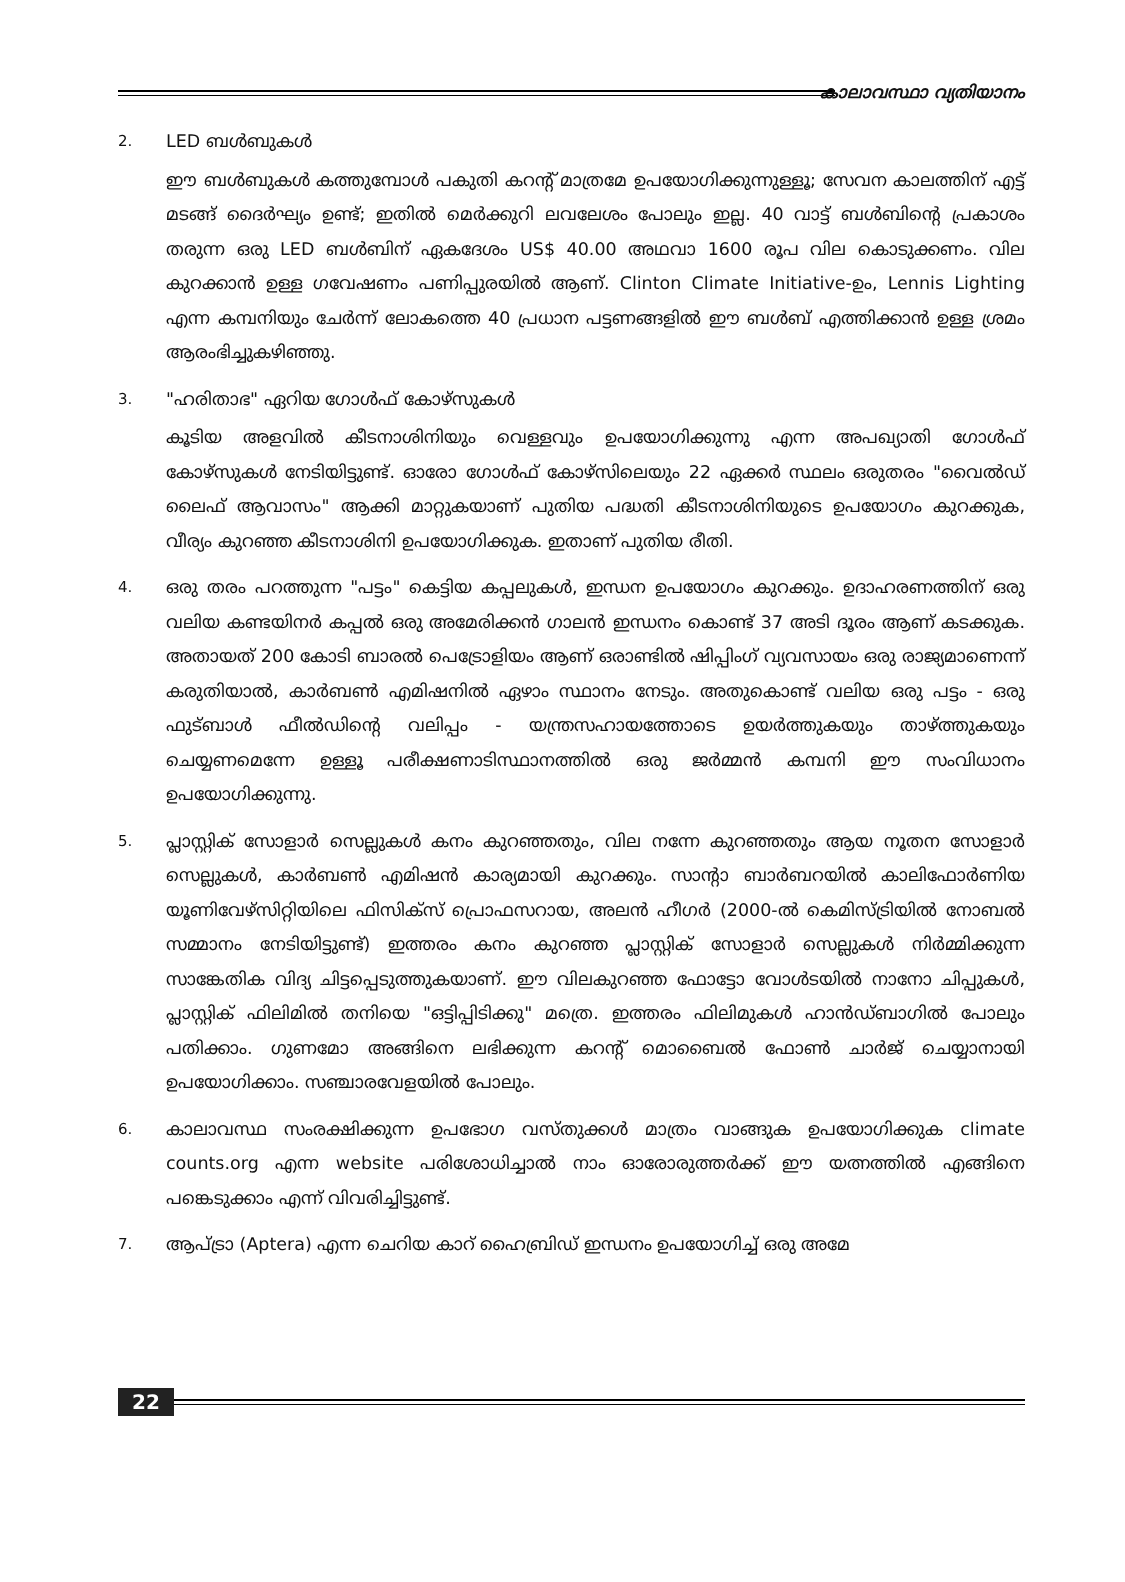കാലാവസ്ഥാ വ്യതിയാനം
2.
LED ബൾബുകൾ
ഈ ബൾബുകൾ കത്തുമ്പോൾ പകുതി കറന്റ് മാത്രമേ ഉപയോഗിക്കുന്നുള്ളൂ; സേവന കാലത്തിന് എട്ട് മടങ്ങ് ദൈർഘ്യം ഉണ്ട്; ഇതിൽ മെർക്കുറി ലവലേശം പോലും ഇല്ല. 40 വാട്ട് ബൾബിന്റെ പ്രകാശം തരുന്ന ഒരു LED ബൾബിന് ഏകദേശം US$ 40.00 അഥവാ 1600 രൂപ വില കൊടുക്കണം. വില കുറക്കാൻ ഉള്ള ഗവേഷണം പണിപ്പുരയിൽ ആണ്. Clinton Climate Initiative-ഉം, Lennis Lighting എന്ന കമ്പനിയും ചേർന്ന് ലോകത്തെ 40 പ്രധാന പട്ടണങ്ങളിൽ ഈ ബൾബ് എത്തിക്കാൻ ഉള്ള ശ്രമം ആരംഭിച്ചുകഴിഞ്ഞു.
3.
"ഹരിതാഭ" ഏറിയ ഗോൾഫ് കോഴ്സുകൾ
കൂടിയ അളവിൽ കീടനാശിനിയും വെള്ളവും ഉപയോഗിക്കുന്നു എന്ന അപഖ്യാതി ഗോൾഫ് കോഴ്സുകൾ നേടിയിട്ടുണ്ട്. ഓരോ ഗോൾഫ് കോഴ്സിലെയും 22 ഏക്കർ സ്ഥലം ഒരുതരം "വൈൽഡ് ലൈഫ് ആവാസം" ആക്കി മാറ്റുകയാണ് പുതിയ പദ്ധതി കീടനാശിനിയുടെ ഉപയോഗം കുറക്കുക, വീര്യം കുറഞ്ഞ കീടനാശിനി ഉപയോഗിക്കുക. ഇതാണ് പുതിയ രീതി.
4.
ഒരു തരം പറത്തുന്ന "പട്ടം" കെട്ടിയ കപ്പലുകൾ, ഇന്ധന ഉപയോഗം കുറക്കും. ഉദാഹരണത്തിന് ഒരു വലിയ കണ്ടയിനർ കപ്പൽ ഒരു അമേരിക്കൻ ഗാലൻ ഇന്ധനം കൊണ്ട് 37 അടി ദൂരം ആണ് കടക്കുക. അതായത് 200 കോടി ബാരൽ പെട്രോളിയം ആണ് ഒരാണ്ടിൽ ഷിപ്പിംഗ് വ്യവസായം ഒരു രാജ്യമാണെന്ന് കരുതിയാൽ, കാർബൺ എമിഷനിൽ ഏഴാം സ്ഥാനം നേടും. അതുകൊണ്ട് വലിയ ഒരു പട്ടം - ഒരു ഫുട്ബാൾ ഫീൽഡിന്റെ വലിപ്പം - യന്ത്രസഹായത്തോടെ ഉയർത്തുകയും താഴ്ത്തുകയും ചെയ്യണമെന്നേ ഉള്ളൂ പരീക്ഷണാടിസ്ഥാനത്തിൽ ഒരു ജർമ്മൻ കമ്പനി ഈ സംവിധാനം ഉപയോഗിക്കുന്നു.
5.
പ്ലാസ്റ്റിക് സോളാർ സെല്ലുകൾ കനം കുറഞ്ഞതും, വില നന്നേ കുറഞ്ഞതും ആയ നൂതന സോളാർ സെല്ലുകൾ, കാർബൺ എമിഷൻ കാര്യമായി കുറക്കും. സാന്റാ ബാർബറയിൽ കാലിഫോർണിയ യൂണിവേഴ്സിറ്റിയിലെ ഫിസിക്സ് പ്രൊഫസറായ, അലൻ ഹീഗർ (2000-ൽ കെമിസ്ട്രിയിൽ നോബൽ സമ്മാനം നേടിയിട്ടുണ്ട്) ഇത്തരം കനം കുറഞ്ഞ പ്ലാസ്റ്റിക് സോളാർ സെല്ലുകൾ നിർമ്മിക്കുന്ന സാങ്കേതിക വിദ്യ ചിട്ടപ്പെടുത്തുകയാണ്. ഈ വിലകുറഞ്ഞ ഫോട്ടോ വോൾടയിൽ നാനോ ചിപ്പുകൾ, പ്ലാസ്റ്റിക് ഫിലിമിൽ തനിയെ "ഒട്ടിപ്പിടിക്കു" മത്രെ. ഇത്തരം ഫിലിമുകൾ ഹാൻഡ്ബാഗിൽ പോലും പതിക്കാം. ഗുണമോ അങ്ങിനെ ലഭിക്കുന്ന കറന്റ് മൊബൈൽ ഫോൺ ചാർജ് ചെയ്യാനായി ഉപയോഗിക്കാം. സഞ്ചാരവേളയിൽ പോലും.
6.
കാലാവസ്ഥ സംരക്ഷിക്കുന്ന ഉപഭോഗ വസ്തുക്കൾ മാത്രം വാങ്ങുക ഉപയോഗിക്കുക climate counts.org എന്ന website പരിശോധിച്ചാൽ നാം ഓരോരുത്തർക്ക് ഈ യത്നത്തിൽ എങ്ങിനെ പങ്കെടുക്കാം എന്ന് വിവരിച്ചിട്ടുണ്ട്.
7.
ആപ്ട്രാ (Aptera) എന്ന ചെറിയ കാറ് ഹൈബ്രിഡ് ഇന്ധനം ഉപയോഗിച്ച് ഒരു അമേ
22